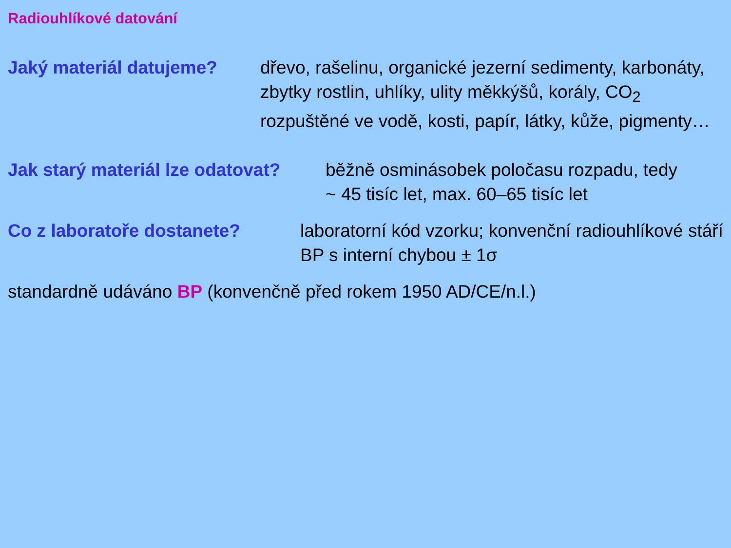Radiouhlíkové datování
Jaký materiál datujeme? dřevo, rašelinu, organické jezerní sedimenty, karbonáty, zbytky rostlin, uhlíky, ulity měkkýšů, korály, CO<sub>2</sub> rozpuštěné ve vodě, kosti, papír, látky, kůže, pigmenty…
Jak starý materiál lze odatovat? běžně osminásobek poločasu rozpadu, tedy
~ 45 tisíc let, max. 60–65 tisíc let
Co z laboratoře dostanete? laboratorní kód vzorku; konvenční radiouhlíkové stáří BP s interní chybou ± 1σ
standardně udáváno BP (konvenčně před rokem 1950 AD/CE/n.l.)